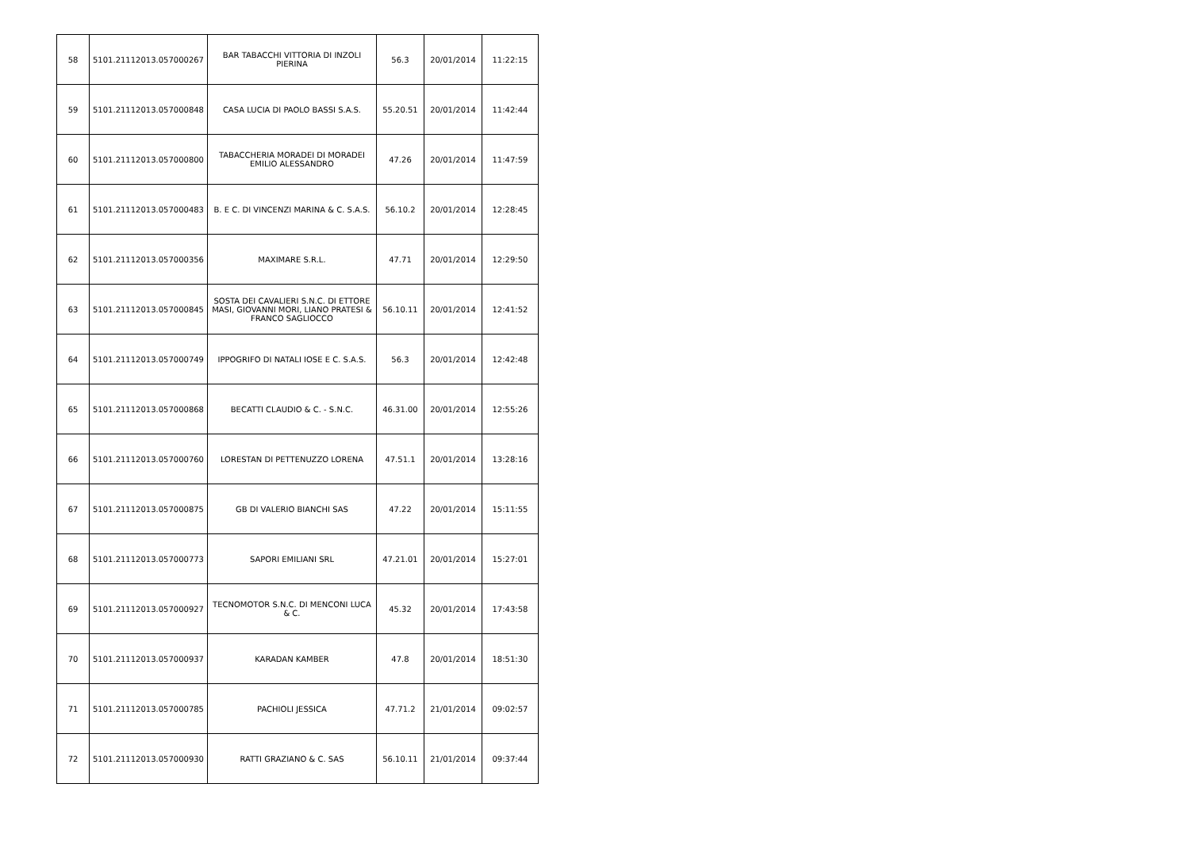| 58 | 5101.21112013.057000267 | BAR TABACCHI VITTORIA DI INZOLI PIERINA | 56.3 | 20/01/2014 | 11:22:15 |
| 59 | 5101.21112013.057000848 | CASA LUCIA DI PAOLO BASSI S.A.S. | 55.20.51 | 20/01/2014 | 11:42:44 |
| 60 | 5101.21112013.057000800 | TABACCHERIA MORADEI DI MORADEI EMILIO ALESSANDRO | 47.26 | 20/01/2014 | 11:47:59 |
| 61 | 5101.21112013.057000483 | B. E C. DI VINCENZI MARINA & C. S.A.S. | 56.10.2 | 20/01/2014 | 12:28:45 |
| 62 | 5101.21112013.057000356 | MAXIMARE S.R.L. | 47.71 | 20/01/2014 | 12:29:50 |
| 63 | 5101.21112013.057000845 | SOSTA DEI CAVALIERI S.N.C. DI ETTORE MASI, GIOVANNI MORI, LIANO PRATESI & FRANCO SAGLIOCCO | 56.10.11 | 20/01/2014 | 12:41:52 |
| 64 | 5101.21112013.057000749 | IPPOGRIFO DI NATALI IOSE E C. S.A.S. | 56.3 | 20/01/2014 | 12:42:48 |
| 65 | 5101.21112013.057000868 | BECATTI CLAUDIO & C. - S.N.C. | 46.31.00 | 20/01/2014 | 12:55:26 |
| 66 | 5101.21112013.057000760 | LORESTAN DI PETTENUZZO LORENA | 47.51.1 | 20/01/2014 | 13:28:16 |
| 67 | 5101.21112013.057000875 | GB DI VALERIO BIANCHI SAS | 47.22 | 20/01/2014 | 15:11:55 |
| 68 | 5101.21112013.057000773 | SAPORI EMILIANI SRL | 47.21.01 | 20/01/2014 | 15:27:01 |
| 69 | 5101.21112013.057000927 | TECNOMOTOR S.N.C. DI MENCONI LUCA & C. | 45.32 | 20/01/2014 | 17:43:58 |
| 70 | 5101.21112013.057000937 | KARADAN KAMBER | 47.8 | 20/01/2014 | 18:51:30 |
| 71 | 5101.21112013.057000785 | PACHIOLI JESSICA | 47.71.2 | 21/01/2014 | 09:02:57 |
| 72 | 5101.21112013.057000930 | RATTI GRAZIANO & C. SAS | 56.10.11 | 21/01/2014 | 09:37:44 |